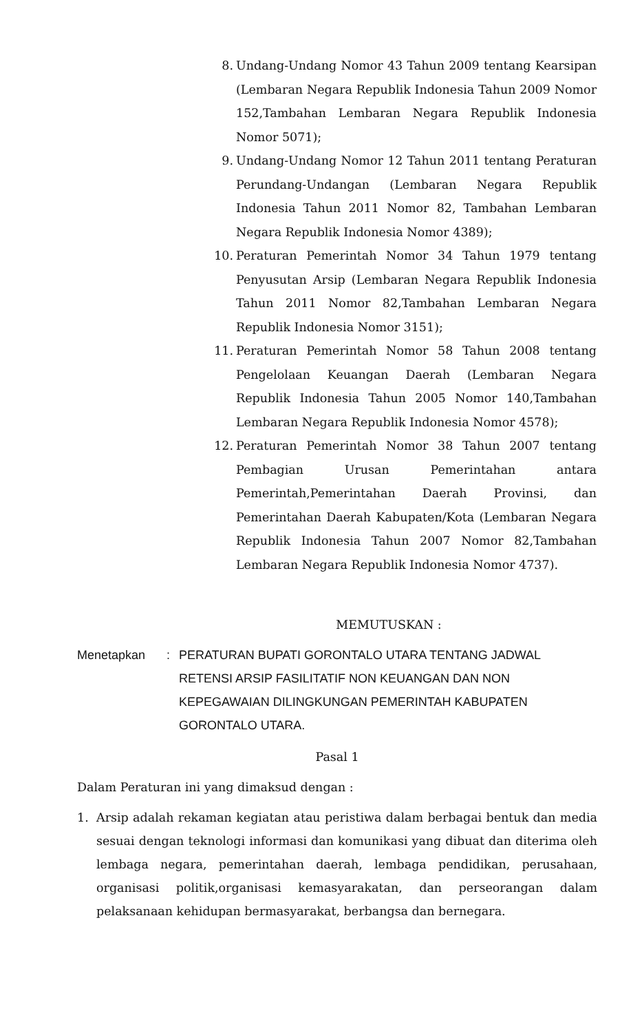8. Undang-Undang Nomor 43 Tahun 2009 tentang Kearsipan (Lembaran Negara Republik Indonesia Tahun 2009 Nomor 152,Tambahan Lembaran Negara Republik Indonesia Nomor 5071);
9. Undang-Undang Nomor 12 Tahun 2011 tentang Peraturan Perundang-Undangan (Lembaran Negara Republik Indonesia Tahun 2011 Nomor 82, Tambahan Lembaran Negara Republik Indonesia Nomor 4389);
10. Peraturan Pemerintah Nomor 34 Tahun 1979 tentang Penyusutan Arsip (Lembaran Negara Republik Indonesia Tahun 2011 Nomor 82,Tambahan Lembaran Negara Republik Indonesia Nomor 3151);
11. Peraturan Pemerintah Nomor 58 Tahun 2008 tentang Pengelolaan Keuangan Daerah (Lembaran Negara Republik Indonesia Tahun 2005 Nomor 140,Tambahan Lembaran Negara Republik Indonesia Nomor 4578);
12. Peraturan Pemerintah Nomor 38 Tahun 2007 tentang Pembagian Urusan Pemerintahan antara Pemerintah,Pemerintahan Daerah Provinsi, dan Pemerintahan Daerah Kabupaten/Kota (Lembaran Negara Republik Indonesia Tahun 2007 Nomor 82,Tambahan Lembaran Negara Republik Indonesia Nomor 4737).
MEMUTUSKAN :
Menetapkan : PERATURAN BUPATI GORONTALO UTARA TENTANG JADWAL RETENSI ARSIP FASILITATIF NON KEUANGAN DAN NON KEPEGAWAIAN DILINGKUNGAN PEMERINTAH KABUPATEN GORONTALO UTARA.
Pasal 1
Dalam Peraturan ini yang dimaksud dengan :
1. Arsip adalah rekaman kegiatan atau peristiwa dalam berbagai bentuk dan media sesuai dengan teknologi informasi dan komunikasi yang dibuat dan diterima oleh lembaga negara, pemerintahan daerah, lembaga pendidikan, perusahaan, organisasi politik,organisasi kemasyarakatan, dan perseorangan dalam pelaksanaan kehidupan bermasyarakat, berbangsa dan bernegara.